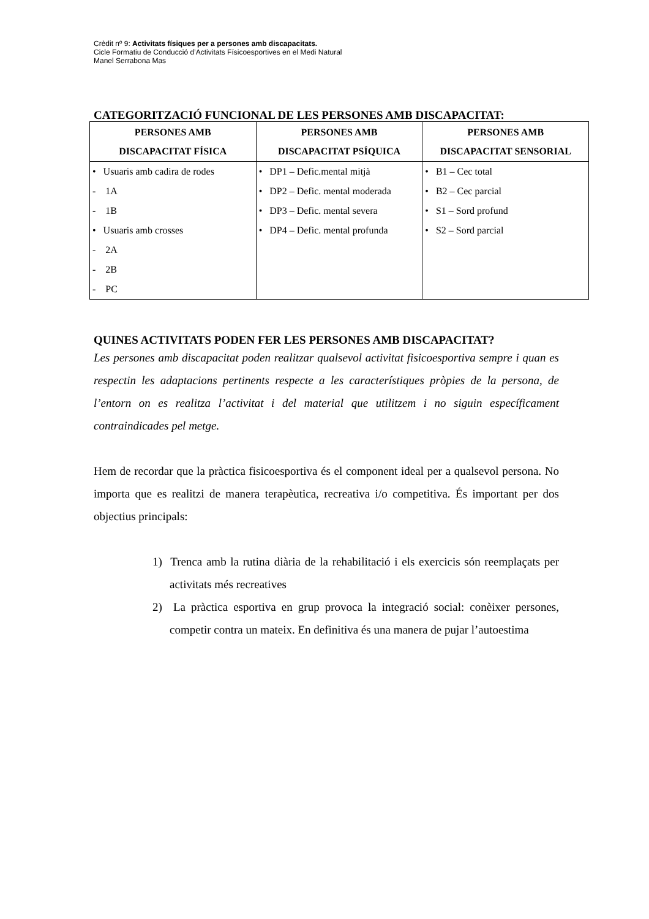Crèdit nº 9: Activitats físiques per a persones amb discapacitats.
Cicle Formatiu de Conducció d’Activitats Físicoesportives en el Medi Natural
Manel Serrabona Mas
CATEGORITZACIÓ FUNCIONAL DE LES PERSONES AMB DISCAPACITAT:
| PERSONES AMB DISCAPACITAT FÍSICA | PERSONES AMB DISCAPACITAT PSÍQUICA | PERSONES AMB DISCAPACITAT SENSORIAL |
| --- | --- | --- |
| • Usuaris amb cadira de rodes - 1A - 1B • Usuaris amb crosses - 2A - 2B - PC | • DP1 – Defic.mental mitjà • DP2 – Defic. mental moderada • DP3 – Defic. mental severa • DP4 – Defic. mental profunda | • B1 – Cec total • B2 – Cec parcial • S1 – Sord profund • S2 – Sord parcial |
QUINES ACTIVITATS PODEN FER LES PERSONES AMB DISCAPACITAT?
Les persones amb discapacitat poden realitzar qualsevol activitat fisicoesportiva sempre i quan es respectin les adaptacions pertinents respecte a les característiques pròpies de la persona, de l’entorn on es realitza l’activitat i del material que utilitzem i no siguin específicament contraindicades pel metge.
Hem de recordar que la pràctica fisicoesportiva és el component ideal per a qualsevol persona. No importa que es realitzi de manera terapèutica, recreativa i/o competitiva. És important per dos objectius principals:
1) Trenca amb la rutina diària de la rehabilitació i els exercicis són reemplaçats per activitats més recreatives
2) La pràctica esportiva en grup provoca la integració social: conèixer persones, competir contra un mateix. En definitiva és una manera de pujar l’autoestima